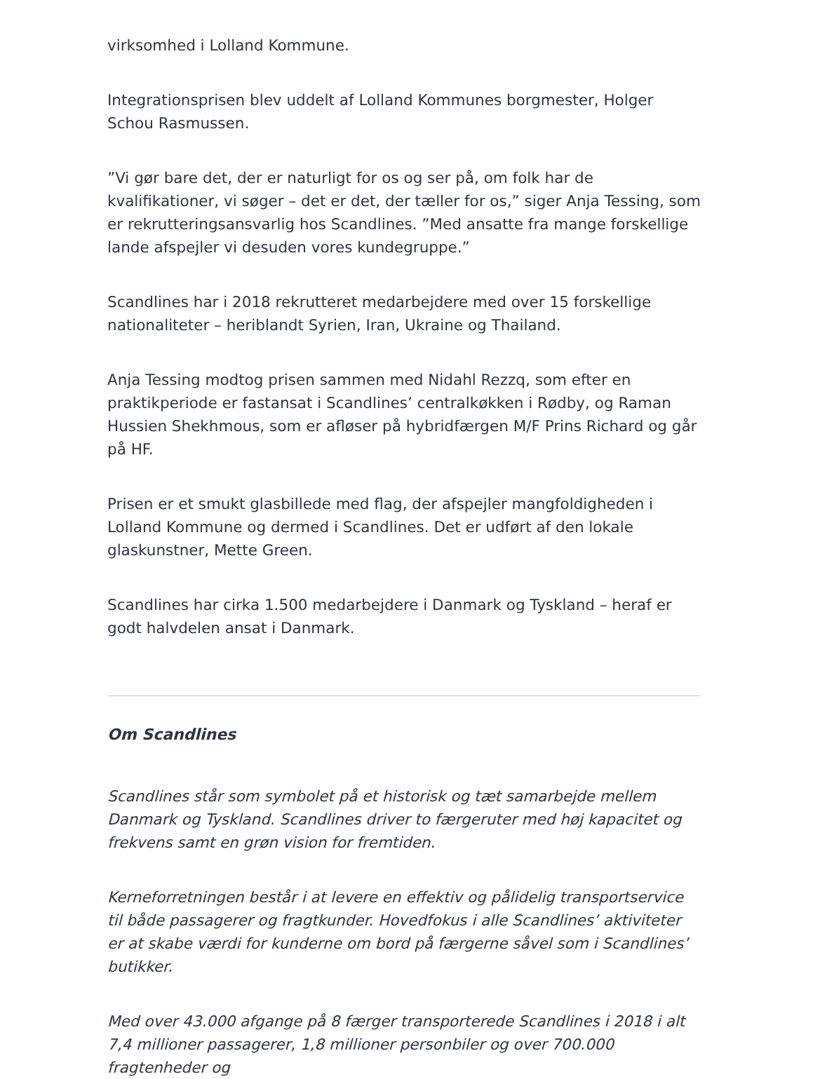virksomhed i Lolland Kommune.
Integrationsprisen blev uddelt af Lolland Kommunes borgmester, Holger Schou Rasmussen.
”Vi gør bare det, der er naturligt for os og ser på, om folk har de kvalifikationer, vi søger – det er det, der tæller for os,” siger Anja Tessing, som er rekrutteringsansvarlig hos Scandlines. ”Med ansatte fra mange forskellige lande afspejler vi desuden vores kundegruppe.”
Scandlines har i 2018 rekrutteret medarbejdere med over 15 forskellige nationaliteter – heriblandt Syrien, Iran, Ukraine og Thailand.
Anja Tessing modtog prisen sammen med Nidahl Rezzq, som efter en praktikperiode er fastansat i Scandlines’ centralkøkken i Rødby, og Raman Hussien Shekhmous, som er afløser på hybridfærgen M/F Prins Richard og går på HF.
Prisen er et smukt glasbillede med flag, der afspejler mangfoldigheden i Lolland Kommune og dermed i Scandlines. Det er udført af den lokale glaskunstner, Mette Green.
Scandlines har cirka 1.500 medarbejdere i Danmark og Tyskland – heraf er godt halvdelen ansat i Danmark.
Om Scandlines
Scandlines står som symbolet på et historisk og tæt samarbejde mellem Danmark og Tyskland. Scandlines driver to færgeruter med høj kapacitet og frekvens samt en grøn vision for fremtiden.
Kerneforretningen består i at levere en effektiv og pålidelig transportservice til både passagerer og fragtkunder. Hovedfokus i alle Scandlines’ aktiviteter er at skabe værdi for kunderne om bord på færgerne såvel som i Scandlines’ butikker.
Med over 43.000 afgange på 8 færger transporterede Scandlines i 2018 i alt 7,4 millioner passagerer, 1,8 millioner personbiler og over 700.000 fragtenheder og